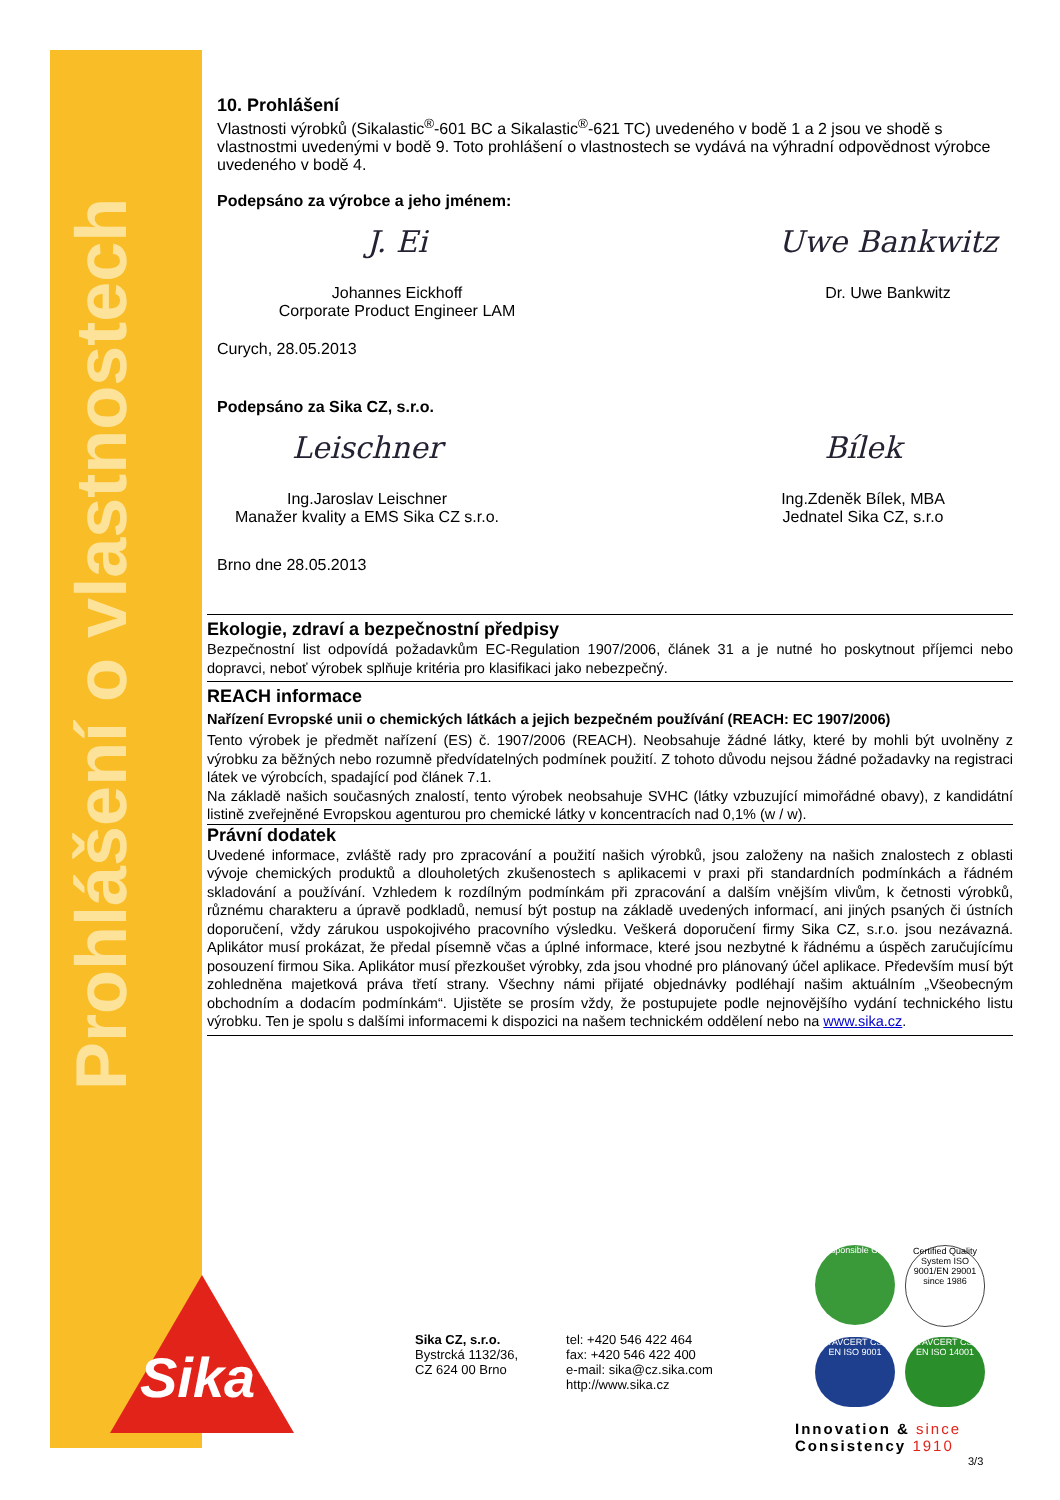Prohlášení o vlastnostech
10. Prohlášení
Vlastnosti výrobků (Sikalastic<sup>®</sup>-601 BC a Sikalastic<sup>®</sup>-621 TC) uvedeného v bodě 1 a 2 jsou ve shodě s vlastnostmi uvedenými v bodě 9. Toto prohlášení o vlastnostech se vydává na výhradní odpovědnost výrobce uvedeného v bodě 4.
Podepsáno za výrobce a jeho jménem:
J. Ei
Johannes Eickhoff
Corporate Product Engineer LAM
Uwe Bankwitz
Dr. Uwe Bankwitz
Curych, 28.05.2013
Podepsáno za Sika CZ, s.r.o.
Leischner
Ing.Jaroslav Leischner
Manažer kvality a EMS Sika CZ s.r.o.
Bílek
Ing.Zdeněk Bílek, MBA
Jednatel Sika CZ, s.r.o
Brno dne 28.05.2013
Ekologie, zdraví a bezpečnostní předpisy
Bezpečnostní list odpovídá požadavkům EC-Regulation 1907/2006, článek 31 a je nutné ho poskytnout příjemci nebo dopravci, neboť výrobek splňuje kritéria pro klasifikaci jako nebezpečný.
REACH informace
Nařízení Evropské unii o chemických látkách a jejich bezpečném používání (REACH: EC 1907/2006)
Tento výrobek je předmět nařízení (ES) č. 1907/2006 (REACH). Neobsahuje žádné látky, které by mohli být uvolněny z výrobku za běžných nebo rozumně předvídatelných podmínek použití. Z tohoto důvodu nejsou žádné požadavky na registraci látek ve výrobcích, spadající pod článek 7.1.
Na základě našich současných znalostí, tento výrobek neobsahuje SVHC (látky vzbuzující mimořádné obavy), z kandidátní listině zveřejněné Evropskou agenturou pro chemické látky v koncentracích nad 0,1% (w / w).
Právní dodatek
Uvedené informace, zvláště rady pro zpracování a použití našich výrobků, jsou založeny na našich znalostech z oblasti vývoje chemických produktů a dlouholetých zkušenostech s aplikacemi v praxi při standardních podmínkách a řádném skladování a používání. Vzhledem k rozdílným podmínkám při zpracování a dalším vnějším vlivům, k četnosti výrobků, různému charakteru a úpravě podkladů, nemusí být postup na základě uvedených informací, ani jiných psaných či ústních doporučení, vždy zárukou uspokojivého pracovního výsledku. Veškerá doporučení firmy Sika CZ, s.r.o. jsou nezávazná. Aplikátor musí prokázat, že předal písemně včas a úplné informace, které jsou nezbytné k řádnému a úspěch zaručujícímu posouzení firmou Sika. Aplikátor musí přezkoušet výrobky, zda jsou vhodné pro plánovaný účel aplikace. Především musí být zohledněna majetková práva třetí strany. Všechny námi přijaté objednávky podléhají našim aktuálním „Všeobecným obchodním a dodacím podmínkám“. Ujistěte se prosím vždy, že postupujete podle nejnovějšího vydání technického listu výrobku. Ten je spolu s dalšími informacemi k dispozici na našem technickém oddělení nebo na www.sika.cz.
Sika®
Sika CZ, s.r.o.
Bystrcká 1132/36,
CZ 624 00 Brno
tel: +420 546 422 464
fax: +420 546 422 400
e-mail: sika@cz.sika.com
http://www.sika.cz
Responsible Care
Certified Quality System ISO 9001/EN 29001
since 1986
STAVCERT ČSN EN ISO 9001
STAVCERT ČSN EN ISO 14001
Innovation & since
Consistency 1910
3/3